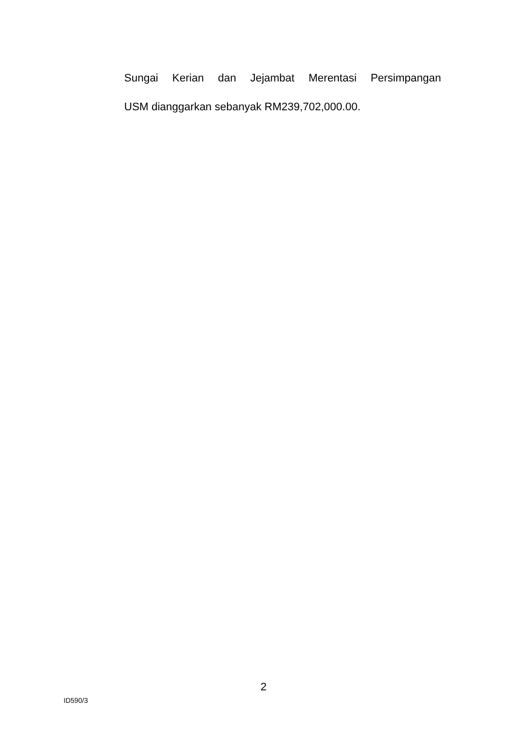Sungai Kerian dan Jejambat Merentasi Persimpangan
USM dianggarkan sebanyak RM239,702,000.00.
2
ID590/3